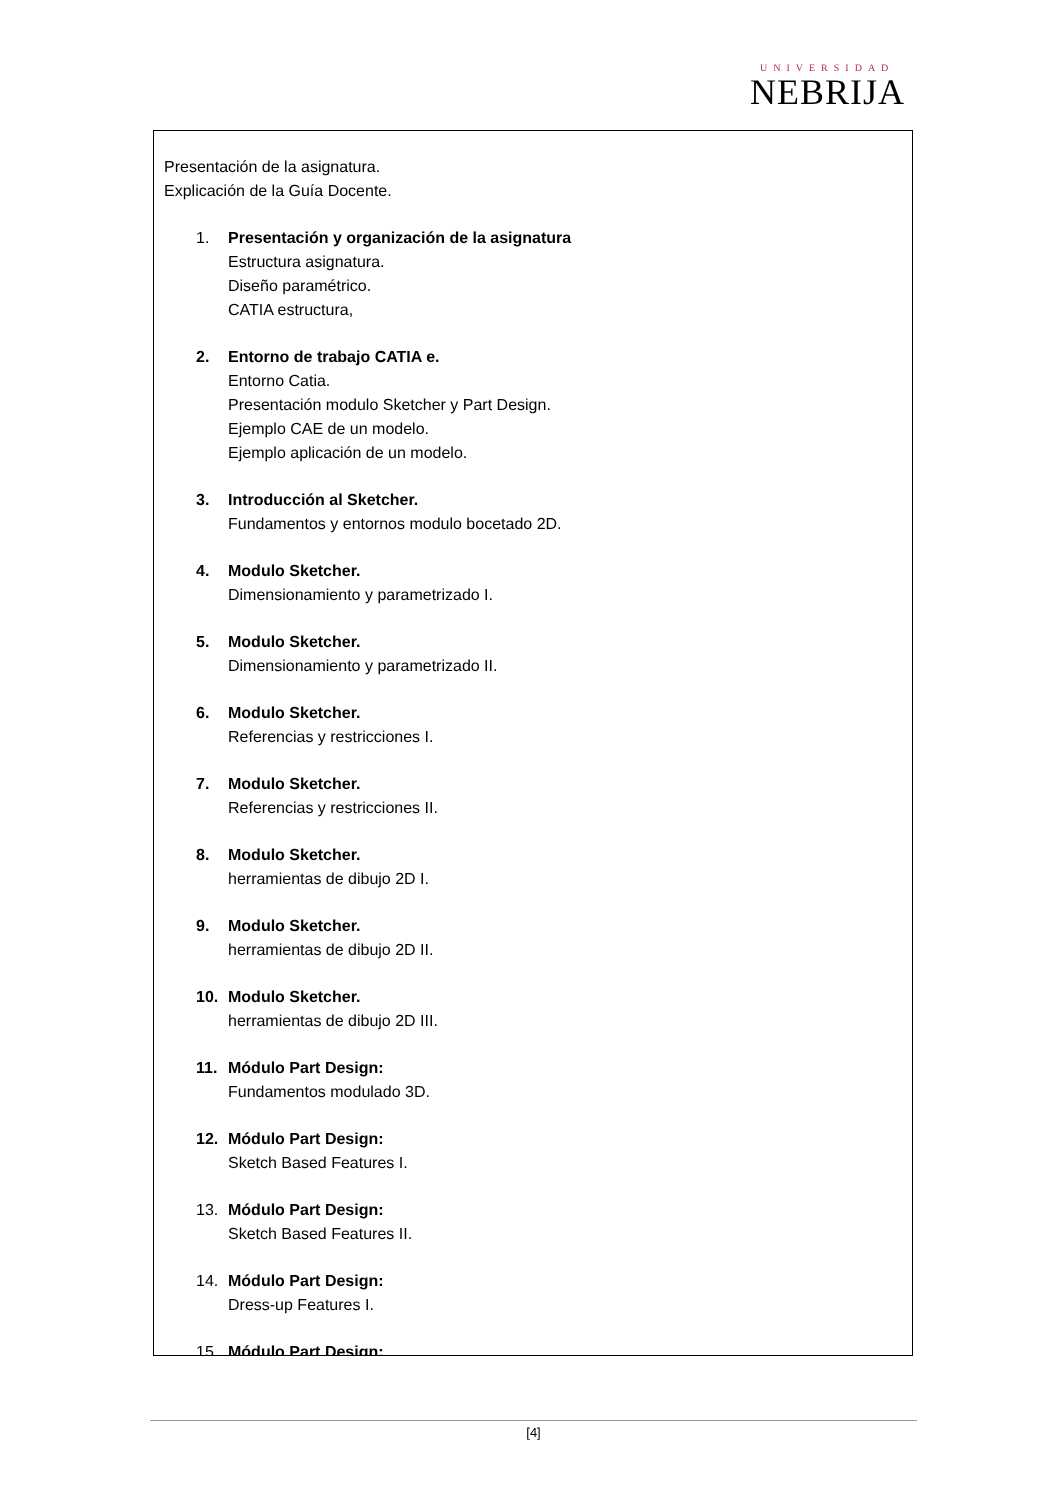UNIVERSIDAD
NEBRIJA
Presentación de la asignatura.
Explicación de la Guía Docente.
1. Presentación y organización de la asignatura
Estructura asignatura.
Diseño paramétrico.
CATIA estructura,
2. Entorno de trabajo CATIA e.
Entorno Catia.
Presentación modulo Sketcher y Part Design.
Ejemplo CAE de un modelo.
Ejemplo aplicación de un modelo.
3. Introducción al Sketcher.
Fundamentos y entornos modulo bocetado 2D.
4. Modulo Sketcher.
Dimensionamiento y parametrizado I.
5. Modulo Sketcher.
Dimensionamiento y parametrizado II.
6. Modulo Sketcher.
Referencias y restricciones I.
7. Modulo Sketcher.
Referencias y restricciones II.
8. Modulo Sketcher.
herramientas de dibujo 2D I.
9. Modulo Sketcher.
herramientas de dibujo 2D II.
10. Modulo Sketcher.
herramientas de dibujo 2D III.
11. Módulo Part Design:
Fundamentos modulado 3D.
12. Módulo Part Design:
Sketch Based Features I.
13. Módulo Part Design:
Sketch Based Features II.
14. Módulo Part Design:
Dress-up Features I.
15. Módulo Part Design:
[4]